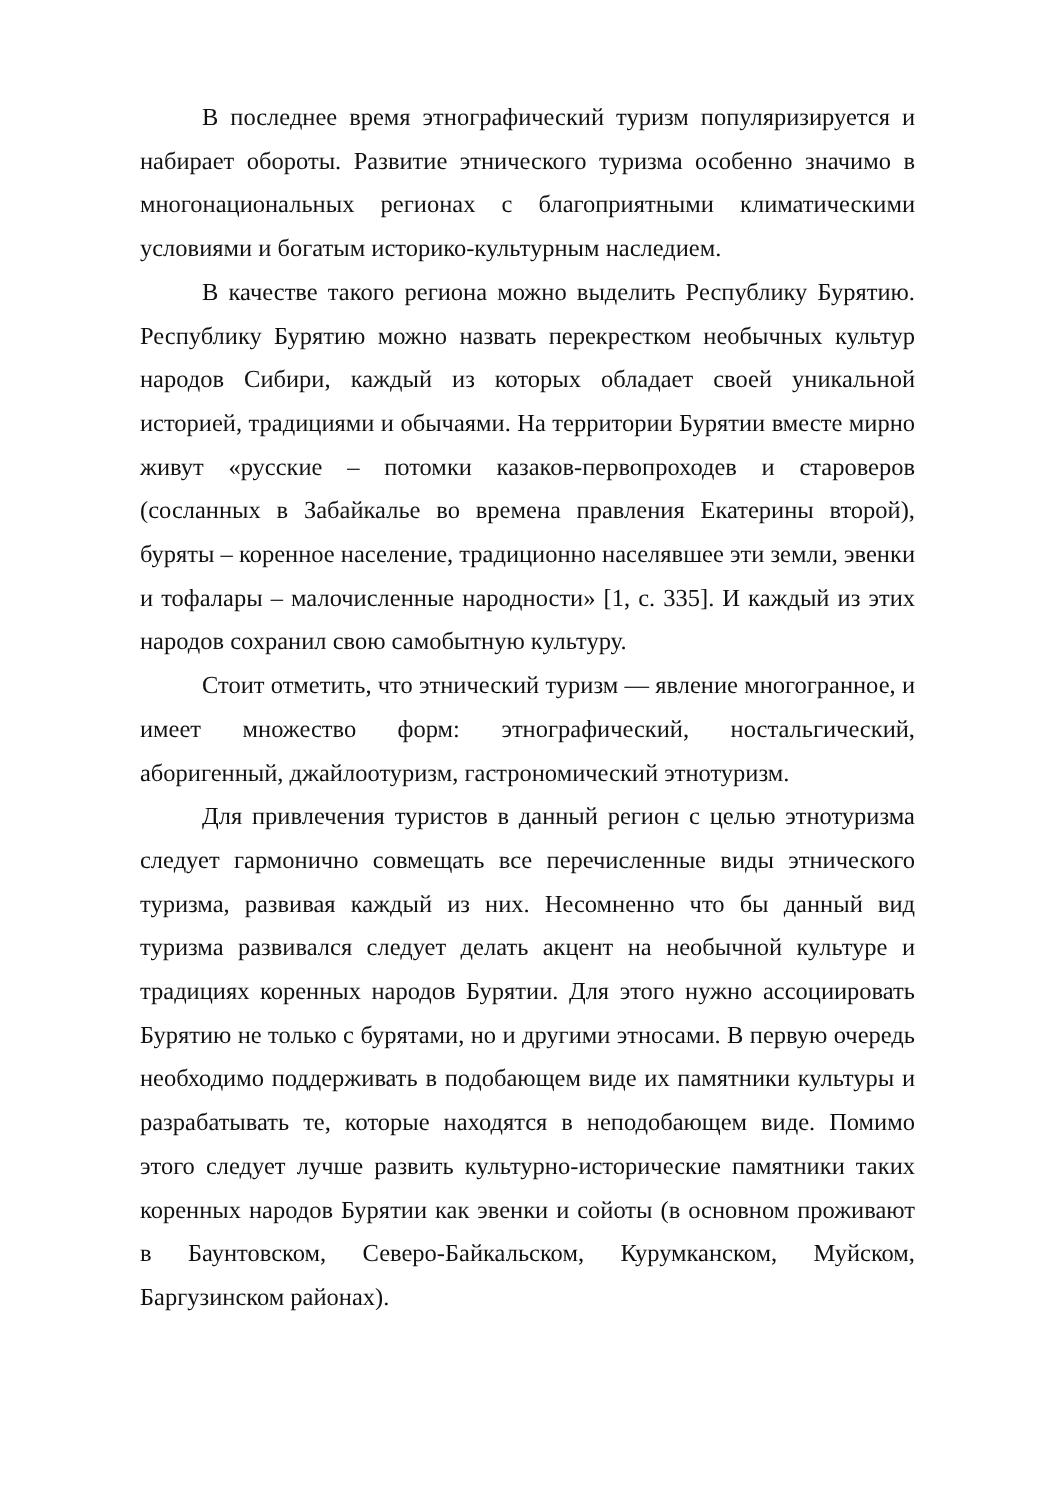В последнее время этнографический туризм популяризируется и набирает обороты. Развитие этнического туризма особенно значимо в многонациональных регионах с благоприятными климатическими условиями и богатым историко-культурным наследием.
В качестве такого региона можно выделить Республику Бурятию. Республику Бурятию можно назвать перекрестком необычных культур народов Сибири, каждый из которых обладает своей уникальной историей, традициями и обычаями. На территории Бурятии вместе мирно живут «русские – потомки казаков-первопроходев и староверов (сосланных в Забайкалье во времена правления Екатерины второй), буряты – коренное население, традиционно населявшее эти земли, эвенки и тофалары – малочисленные народности» [1, с. 335]. И каждый из этих народов сохранил свою самобытную культуру.
Стоит отметить, что этнический туризм — явление многогранное, и имеет множество форм: этнографический, ностальгический, аборигенный, джайлоотуризм, гастрономический этнотуризм.
Для привлечения туристов в данный регион с целью этнотуризма следует гармонично совмещать все перечисленные виды этнического туризма, развивая каждый из них. Несомненно что бы данный вид туризма развивался следует делать акцент на необычной культуре и традициях коренных народов Бурятии. Для этого нужно ассоциировать Бурятию не только с бурятами, но и другими этносами. В первую очередь необходимо поддерживать в подобающем виде их памятники культуры и разрабатывать те, которые находятся в неподобающем виде. Помимо этого следует лучше развить культурно-исторические памятники таких коренных народов Бурятии как эвенки и сойоты (в основном проживают в Баунтовском, Северо-Байкальском, Курумканском, Муйском, Баргузинском районах).